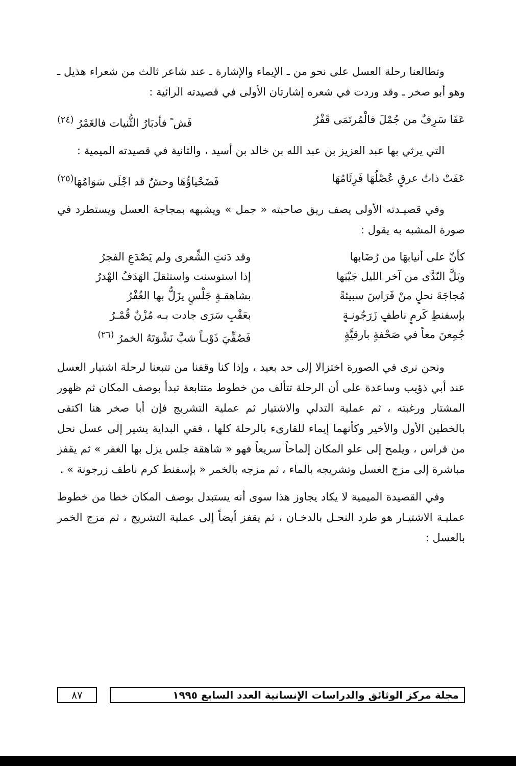وتطالعنا رحلة العسل على نحو من ـ الإيماء والإشارة ـ عند شاعر ثالث من شعراء هذيل ـ وهو أبو صخر ـ وقد وردت في شعره إشارتان الأولى في قصيدته الرائية :
عَفَا سَرِفٌ من جُمْلَ فالْمُرتَمَى قَفْرُ فَش ً فأدبَارُ الثُّنيات فالغَمْرُ <sup>(٢٤)</sup>
التي يرثي بها عبد العزيز بن عبد الله بن خالد بن أسيد ، والثانية في قصيدته الميمية :
عَفَتْ ذاتُ عرقٍ عُصْلُهَا فَرِئَامُهَا فَضَحْياؤُهَا وحشٌ قد اجْلَى سَوَامُهَا<sup>(٢٥)</sup>
وفي قصيـدته الأولى يصف ريق صاحبته « جمل » ويشبهه بمجاجة العسل ويستطرد في صورة المشبه به يقول :
كأنّ على أنيابهَا من رُضَابها وقد دَنتِ الشِّعرى ولم يَصْدَعِ الفجرُ وبَلَّ النّدَّى من آخر الليل جَيْبَها إذا استوسنت واستثقلَ الهَدَفُ الهْدرُ مُجاجَةَ نحلٍ منْ قَرَاسَ سبيئةً بشاهقـةٍ جَلْسٍ يزَلُّ بها الغُفْرُ بإسفنطِ كَرمٍ ناطفٍ زَرَجُونـةٍ بعَقْبِ سَرَى جادت بـه مُزْنٌ قُمْـرُ جُمِعنَ معاً في صَحْفةٍ بارقيَّةٍ فَصُفِّيَ ذَوْبـاً شبَّ نَشْوَتَهُ الخمرُ <sup>(٢٦)</sup>
ونحن نرى في الصورة اختزالا إلى حد بعيد ، وإذا كنا وقفنا من تتبعنا لرحلة اشتيار العسل عند أبي ذؤيب وساعدة على أن الرحلة تتألف من خطوط متتابعة تبدأ بوصف المكان ثم ظهور المشتار ورغبته ، ثم عملية التدلي والاشتيار ثم عملية التشريج فإن أبا صخر هنا اكتفى بالخطين الأول والأخير وكأنهما إيماء للقارىء بالرحلة كلها ، ففي البداية يشير إلى عسل نحل من قراس ، ويلمح إلى علو المكان إلماحاً سريعاً فهو « شاهقة جلس يزل بها الغفر » ثم يقفز مباشرة إلى مزج العسل وتشريجه بالماء ، ثم مزجه بالخمر « بإسفنط كرم ناطف زرجونة » .
وفي القصيدة الميمية لا يكاد يجاوز هذا سوى أنه يستبدل بوصف المكان خطا من خطوط عمليـة الاشتيـار هو طرد النحـل بالدخـان ، ثم يقفز أيضاً إلى عملية التشريج ، ثم مزج الخمر بالعسل :
مجلة مركز الوثائق والدراسات الإنسانية العدد السابع ١٩٩٥
٨٧